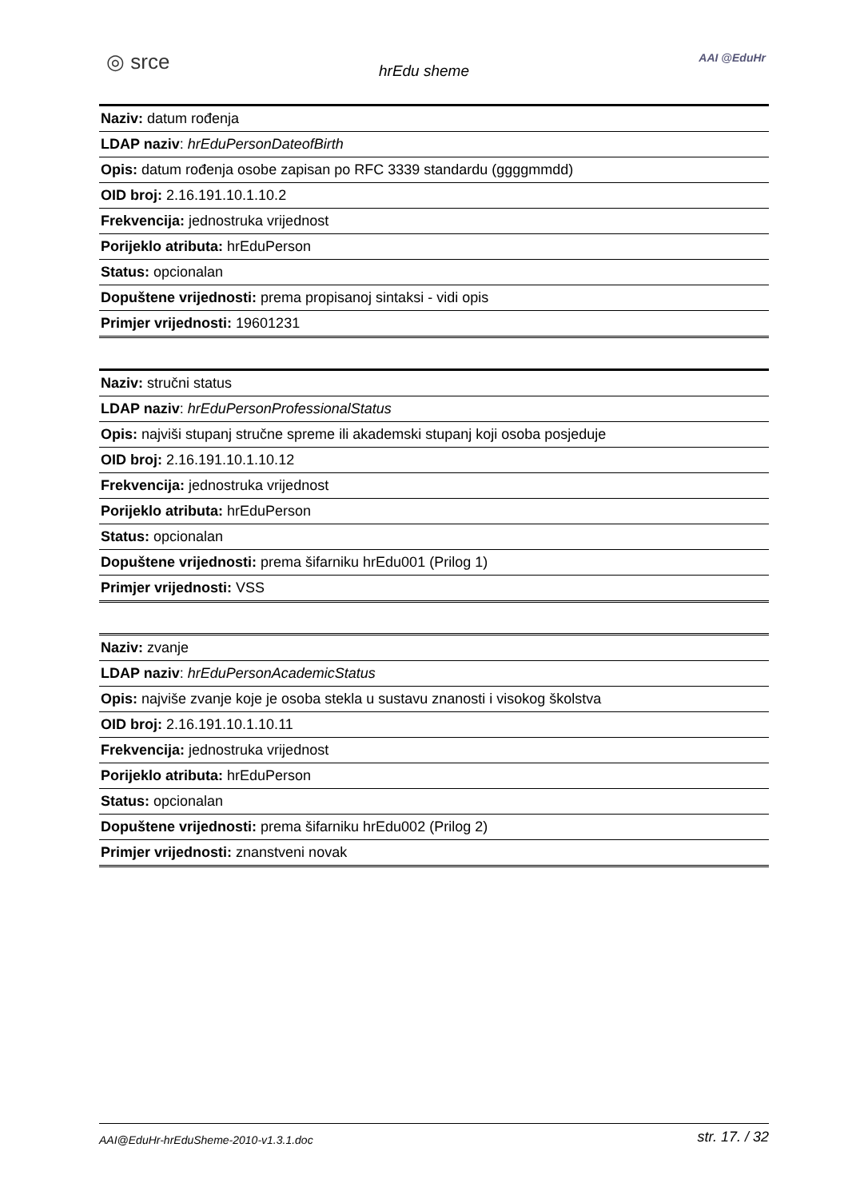◎ srce
hrEdu sheme
AAI @EduHr
| Naziv: datum rođenja |
| LDAP naziv : hrEduPersonDateofBirth |
| Opis: datum rođenja osobe zapisan po RFC 3339 standardu (ggggmmdd) |
| OID broj: 2.16.191.10.1.10.2 |
| Frekvencija: jednostruka vrijednost |
| Porijeklo atributa: hrEduPerson |
| Status: opcionalan |
| Dopuštene vrijednosti: prema propisanoj sintaksi - vidi opis |
| Primjer vrijednosti: 19601231 |
| Naziv: stručni status |
| LDAP naziv : hrEduPersonProfessionalStatus |
| Opis: najviši stupanj stručne spreme ili akademski stupanj koji osoba posjeduje |
| OID broj: 2.16.191.10.1.10.12 |
| Frekvencija: jednostruka vrijednost |
| Porijeklo atributa: hrEduPerson |
| Status: opcionalan |
| Dopuštene vrijednosti: prema šifarniku hrEdu001 (Prilog 1) |
| Primjer vrijednosti: VSS |
| Naziv: zvanje |
| LDAP naziv : hrEduPersonAcademicStatus |
| Opis: najviše zvanje koje je osoba stekla u sustavu znanosti i visokog školstva |
| OID broj: 2.16.191.10.1.10.11 |
| Frekvencija: jednostruka vrijednost |
| Porijeklo atributa: hrEduPerson |
| Status: opcionalan |
| Dopuštene vrijednosti: prema šifarniku hrEdu002 (Prilog 2) |
| Primjer vrijednosti: znanstveni novak |
AAI@EduHr-hrEduSheme-2010-v1.3.1.doc str. 17. / 32